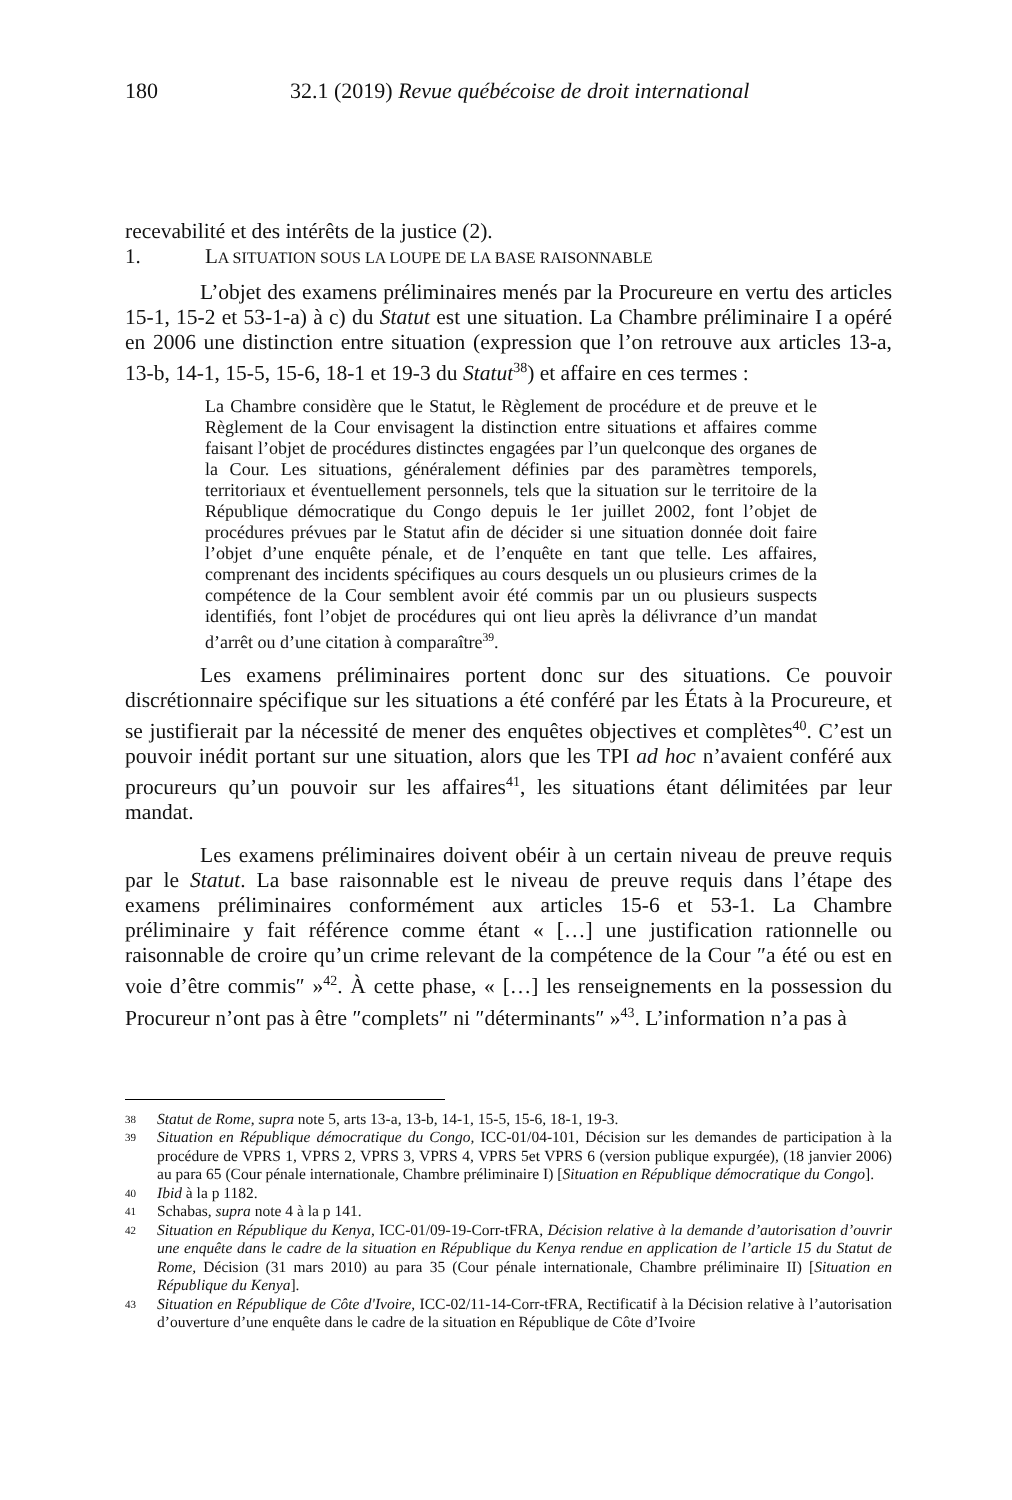180 32.1 (2019) Revue québécoise de droit international
recevabilité et des intérêts de la justice (2).
1. LA SITUATION SOUS LA LOUPE DE LA BASE RAISONNABLE
L’objet des examens préliminaires menés par la Procureure en vertu des articles 15-1, 15-2 et 53-1-a) à c) du Statut est une situation. La Chambre préliminaire I a opéré en 2006 une distinction entre situation (expression que l’on retrouve aux articles 13-a, 13-b, 14-1, 15-5, 15-6, 18-1 et 19-3 du Statut<sup>38</sup>) et affaire en ces termes :
La Chambre considère que le Statut, le Règlement de procédure et de preuve et le Règlement de la Cour envisagent la distinction entre situations et affaires comme faisant l’objet de procédures distinctes engagées par l’un quelconque des organes de la Cour. Les situations, généralement définies par des paramètres temporels, territoriaux et éventuellement personnels, tels que la situation sur le territoire de la République démocratique du Congo depuis le 1er juillet 2002, font l’objet de procédures prévues par le Statut afin de décider si une situation donnée doit faire l’objet d’une enquête pénale, et de l’enquête en tant que telle. Les affaires, comprenant des incidents spécifiques au cours desquels un ou plusieurs crimes de la compétence de la Cour semblent avoir été commis par un ou plusieurs suspects identifiés, font l’objet de procédures qui ont lieu après la délivrance d’un mandat d’arrêt ou d’une citation à comparaître<sup>39</sup>.
Les examens préliminaires portent donc sur des situations. Ce pouvoir discrétionnaire spécifique sur les situations a été conféré par les États à la Procureure, et se justifierait par la nécessité de mener des enquêtes objectives et complètes<sup>40</sup>. C’est un pouvoir inédit portant sur une situation, alors que les TPI ad hoc n’avaient conféré aux procureurs qu’un pouvoir sur les affaires<sup>41</sup>, les situations étant délimitées par leur mandat.
Les examens préliminaires doivent obéir à un certain niveau de preuve requis par le Statut. La base raisonnable est le niveau de preuve requis dans l’étape des examens préliminaires conformément aux articles 15-6 et 53-1. La Chambre préliminaire y fait référence comme étant « […] une justification rationnelle ou raisonnable de croire qu’un crime relevant de la compétence de la Cour ″a été ou est en voie d’être commis″ »<sup>42</sup>. À cette phase, « […] les renseignements en la possession du Procureur n’ont pas à être ″complets″ ni ″déterminants″ »<sup>43</sup>. L’information n’a pas à
38
Statut de Rome, supra note 5, arts 13-a, 13-b, 14-1, 15-5, 15-6, 18-1, 19-3.
39
Situation en République démocratique du Congo, ICC-01/04-101, Décision sur les demandes de participation à la procédure de VPRS 1, VPRS 2, VPRS 3, VPRS 4, VPRS 5et VPRS 6 (version publique expurgée), (18 janvier 2006) au para 65 (Cour pénale internationale, Chambre préliminaire I) [Situation en République démocratique du Congo].
40
Ibid à la p 1182.
41
Schabas, supra note 4 à la p 141.
42
Situation en République du Kenya, ICC-01/09-19-Corr-tFRA, Décision relative à la demande d’autorisation d’ouvrir une enquête dans le cadre de la situation en République du Kenya rendue en application de l’article 15 du Statut de Rome, Décision (31 mars 2010) au para 35 (Cour pénale internationale, Chambre préliminaire II) [Situation en République du Kenya].
43
Situation en République de Côte d'Ivoire, ICC-02/11-14-Corr-tFRA, Rectificatif à la Décision relative à l’autorisation d’ouverture d’une enquête dans le cadre de la situation en République de Côte d’Ivoire